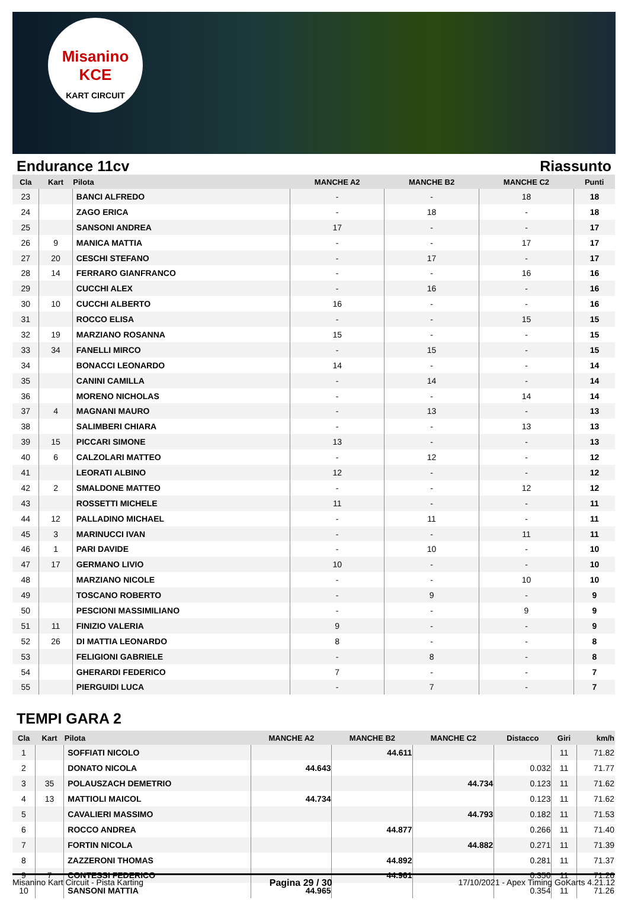Misanino
KCE
KART CIRCUIT
Endurance 11cv Riassunto
| Cla | Kart | Pilota | MANCHE A2 | MANCHE B2 | MANCHE C2 | Punti |
| --- | --- | --- | --- | --- | --- | --- |
| 23 | | BANCI ALFREDO | - | - | 18 | 18 |
| 24 | | ZAGO ERICA | - | 18 | - | 18 |
| 25 | | SANSONI ANDREA | 17 | - | - | 17 |
| 26 | 9 | MANICA MATTIA | - | - | 17 | 17 |
| 27 | 20 | CESCHI STEFANO | - | 17 | - | 17 |
| 28 | 14 | FERRARO GIANFRANCO | - | - | 16 | 16 |
| 29 | | CUCCHI ALEX | - | 16 | - | 16 |
| 30 | 10 | CUCCHI ALBERTO | 16 | - | - | 16 |
| 31 | | ROCCO ELISA | - | - | 15 | 15 |
| 32 | 19 | MARZIANO ROSANNA | 15 | - | - | 15 |
| 33 | 34 | FANELLI MIRCO | - | 15 | - | 15 |
| 34 | | BONACCI LEONARDO | 14 | - | - | 14 |
| 35 | | CANINI CAMILLA | - | 14 | - | 14 |
| 36 | | MORENO NICHOLAS | - | - | 14 | 14 |
| 37 | 4 | MAGNANI MAURO | - | 13 | - | 13 |
| 38 | | SALIMBERI CHIARA | - | - | 13 | 13 |
| 39 | 15 | PICCARI SIMONE | 13 | - | - | 13 |
| 40 | 6 | CALZOLARI MATTEO | - | 12 | - | 12 |
| 41 | | LEORATI ALBINO | 12 | - | - | 12 |
| 42 | 2 | SMALDONE MATTEO | - | - | 12 | 12 |
| 43 | | ROSSETTI MICHELE | 11 | - | - | 11 |
| 44 | 12 | PALLADINO MICHAEL | - | 11 | - | 11 |
| 45 | 3 | MARINUCCI IVAN | - | - | 11 | 11 |
| 46 | 1 | PARI DAVIDE | - | 10 | - | 10 |
| 47 | 17 | GERMANO LIVIO | 10 | - | - | 10 |
| 48 | | MARZIANO NICOLE | - | - | 10 | 10 |
| 49 | | TOSCANO ROBERTO | - | 9 | - | 9 |
| 50 | | PESCIONI MASSIMILIANO | - | - | 9 | 9 |
| 51 | 11 | FINIZIO VALERIA | 9 | - | - | 9 |
| 52 | 26 | DI MATTIA LEONARDO | 8 | - | - | 8 |
| 53 | | FELIGIONI GABRIELE | - | 8 | - | 8 |
| 54 | | GHERARDI FEDERICO | 7 | - | - | 7 |
| 55 | | PIERGUIDI LUCA | - | 7 | - | 7 |
TEMPI GARA 2
| Cla | Kart | Pilota | MANCHE A2 | MANCHE B2 | MANCHE C2 | Distacco | Giri | km/h |
| --- | --- | --- | --- | --- | --- | --- | --- | --- |
| 1 | | SOFFIATI NICOLO | | 44.611 | | | 11 | 71.82 |
| 2 | | DONATO NICOLA | 44.643 | | | 0.032 | 11 | 71.77 |
| 3 | 35 | POLAUSZACH DEMETRIO | | | 44.734 | 0.123 | 11 | 71.62 |
| 4 | 13 | MATTIOLI MAICOL | 44.734 | | | 0.123 | 11 | 71.62 |
| 5 | | CAVALIERI MASSIMO | | | 44.793 | 0.182 | 11 | 71.53 |
| 6 | | ROCCO ANDREA | | 44.877 | | 0.266 | 11 | 71.40 |
| 7 | | FORTIN NICOLA | | | 44.882 | 0.271 | 11 | 71.39 |
| 8 | | ZAZZERONI THOMAS | | 44.892 | | 0.281 | 11 | 71.37 |
| 9 | 7 | CONTESSI FEDERICO | | 44.961 | | 0.350 | 11 | 71.26 |
| 10 | | SANSONI MATTIA | 44.965 | | | 0.354 | 11 | 71.26 |
Misanino Kart Circuit - Pista Karting Pagina 29 / 30 17/10/2021 - Apex Timing GoKarts 4.21.12